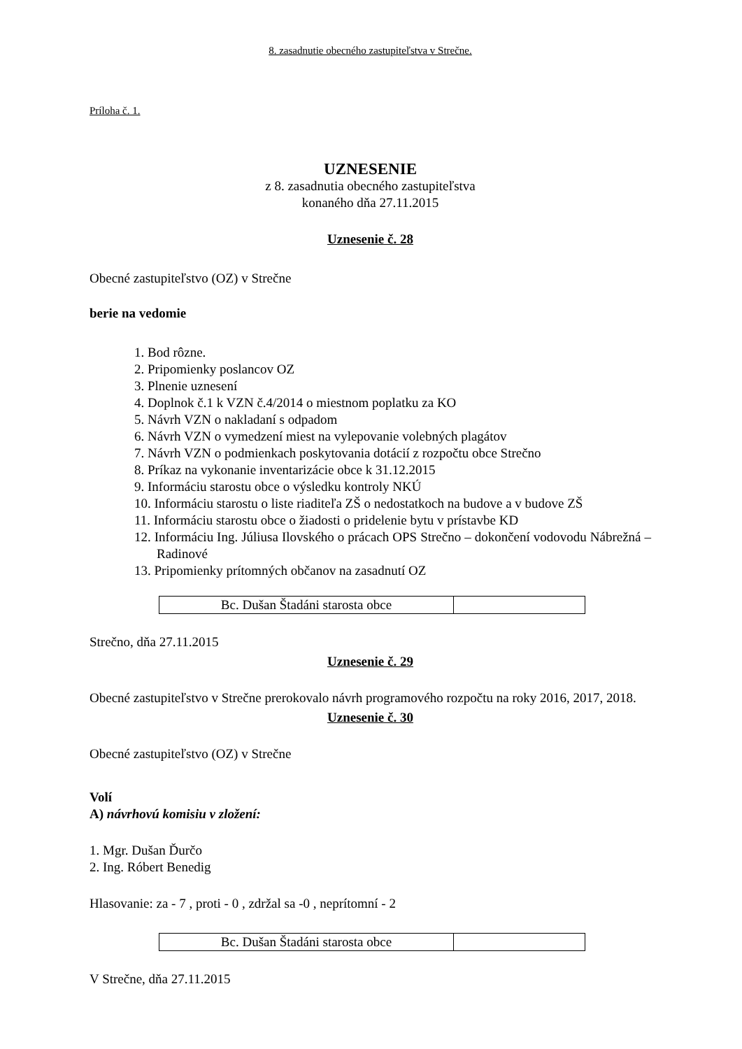8. zasadnutie obecného zastupiteľstva v Strečne.
Príloha č. 1.
UZNESENIE
z 8. zasadnutia obecného zastupiteľstva
konaného dňa 27.11.2015
Uznesenie č. 28
Obecné zastupiteľstvo (OZ) v Strečne
berie na vedomie
1. Bod rôzne.
2. Pripomienky poslancov OZ
3. Plnenie uznesení
4. Doplnok č.1 k VZN č.4/2014 o miestnom poplatku za KO
5. Návrh VZN o nakladaní s odpadom
6. Návrh VZN o vymedzení miest na vylepovanie volebných plagátov
7. Návrh VZN o podmienkach poskytovania dotácií z rozpočtu obce Strečno
8. Príkaz na vykonanie inventarizácie obce k 31.12.2015
9. Informáciu starostu obce o výsledku kontroly NKÚ
10. Informáciu starostu o liste riaditeľa ZŠ o nedostatkoch na budove a v budove ZŠ
11. Informáciu starostu obce o žiadosti o pridelenie bytu v prístavbe KD
12. Informáciu Ing. Júliusa Ilovského o prácach OPS Strečno – dokončení vodovodu Nábrežná – Radinové
13. Pripomienky prítomných občanov na zasadnutí OZ
| Bc. Dušan Štadáni starosta obce | |
Strečno, dňa 27.11.2015
Uznesenie č. 29
Obecné zastupiteľstvo v Strečne prerokovalo návrh programového rozpočtu na roky 2016, 2017, 2018.
Uznesenie č. 30
Obecné zastupiteľstvo (OZ) v Strečne
Volí
A) návrhovú komisiu v zložení:
1. Mgr. Dušan Ďurčo
2. Ing. Róbert Benedig
Hlasovanie: za - 7 , proti - 0 , zdržal sa -0 , neprítomní - 2
| Bc. Dušan Štadáni starosta obce | |
V Strečne, dňa 27.11.2015